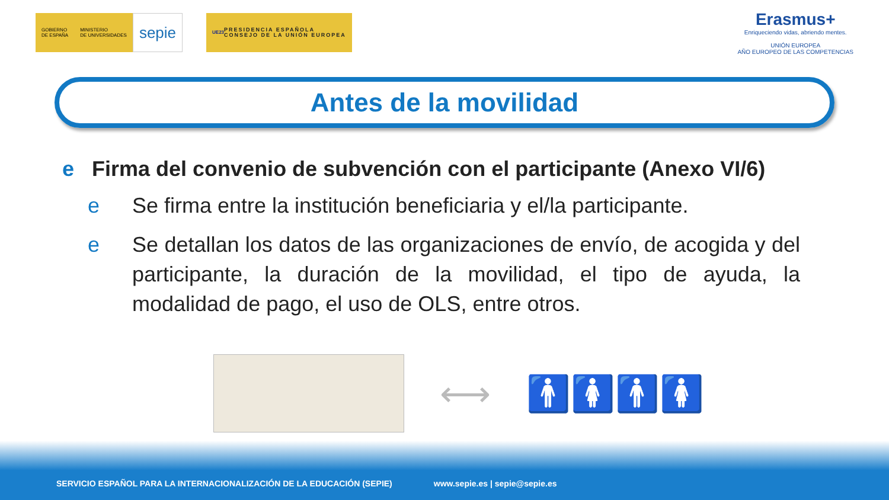GOBIERNO
DE ESPAÑA
MINISTERIO
DE UNIVERSIDADES
sepie
UE23 PRESIDENCIA ESPAÑOLA
CONSEJO DE LA UNIÓN EUROPEA
Erasmus+
Enriqueciendo vidas, abriendo mentes.
UNIÓN EUROPEA
AÑO EUROPEO DE LAS COMPETENCIAS
Antes de la movilidad
e Firma del convenio de subvención con el participante (Anexo VI/6)
e Se firma entre la institución beneficiaria y el/la participante.
e Se detallan los datos de las organizaciones de envío, de acogida y del participante, la duración de la movilidad, el tipo de ayuda, la modalidad de pago, el uso de OLS, entre otros.
⟷ 🚹🚺🚹🚺
SERVICIO ESPAÑOL PARA LA INTERNACIONALIZACIÓN DE LA EDUCACIÓN (SEPIE) www.sepie.es | sepie@sepie.es